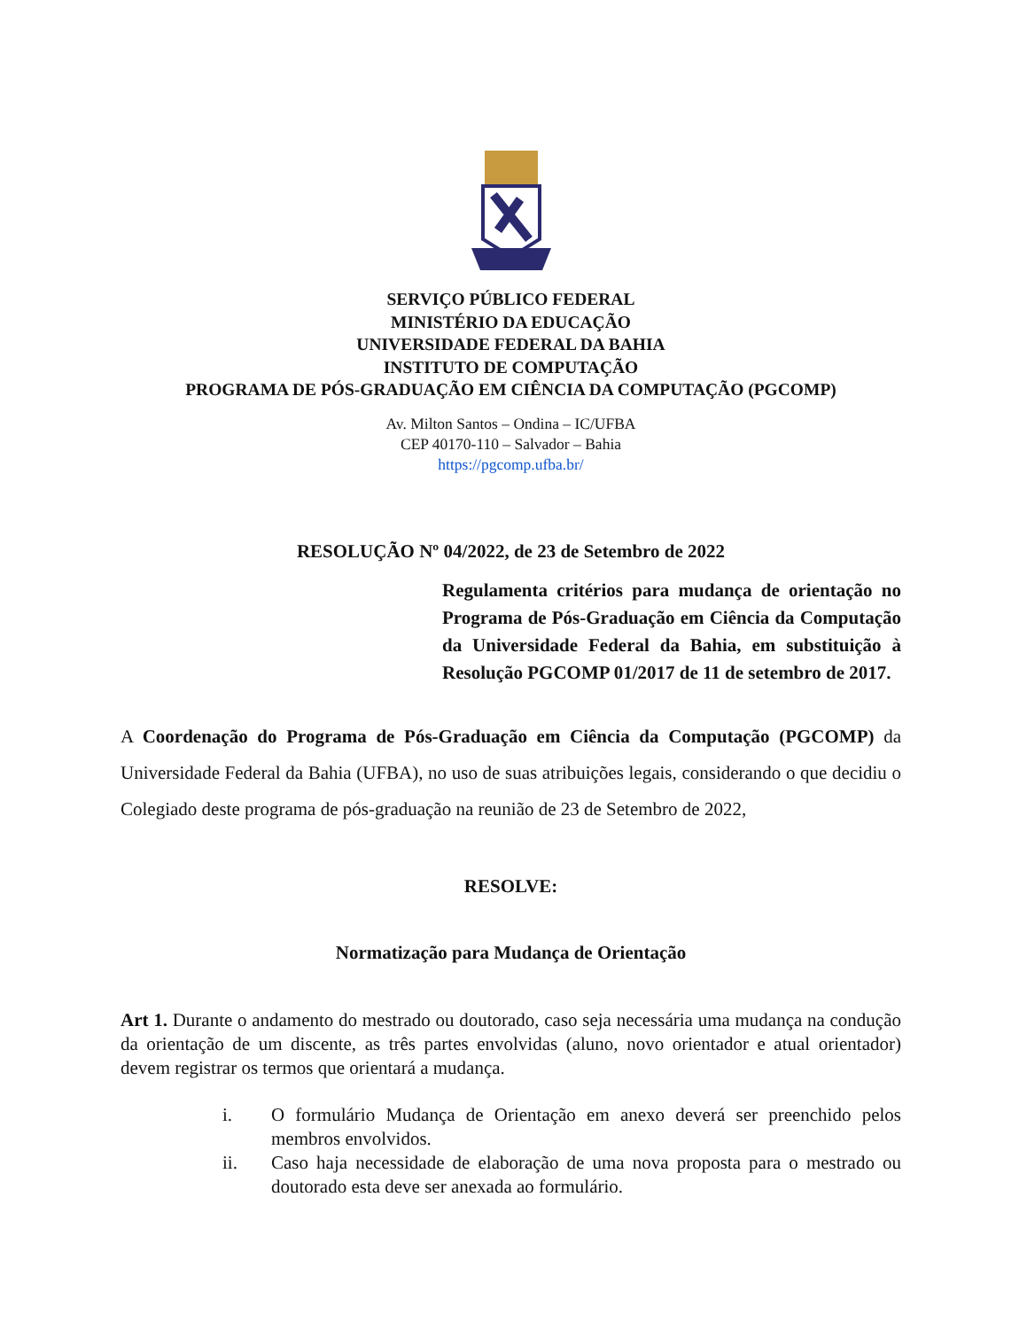SERVIÇO PÚBLICO FEDERAL
MINISTÉRIO DA EDUCAÇÃO
UNIVERSIDADE FEDERAL DA BAHIA
INSTITUTO DE COMPUTAÇÃO
PROGRAMA DE PÓS-GRADUAÇÃO EM CIÊNCIA DA COMPUTAÇÃO (PGCOMP)
Av. Milton Santos – Ondina – IC/UFBA
CEP 40170-110 – Salvador – Bahia
https://pgcomp.ufba.br/
RESOLUÇÃO Nº 04/2022, de 23 de Setembro de 2022
Regulamenta critérios para mudança de orientação no Programa de Pós-Graduação em Ciência da Computação da Universidade Federal da Bahia, em substituição à Resolução PGCOMP 01/2017 de 11 de setembro de 2017.
A Coordenação do Programa de Pós-Graduação em Ciência da Computação (PGCOMP) da Universidade Federal da Bahia (UFBA), no uso de suas atribuições legais, considerando o que decidiu o Colegiado deste programa de pós-graduação na reunião de 23 de Setembro de 2022,
RESOLVE:
Normatização para Mudança de Orientação
Art 1. Durante o andamento do mestrado ou doutorado, caso seja necessária uma mudança na condução da orientação de um discente, as três partes envolvidas (aluno, novo orientador e atual orientador) devem registrar os termos que orientará a mudança.
i. O formulário Mudança de Orientação em anexo deverá ser preenchido pelos membros envolvidos.
ii. Caso haja necessidade de elaboração de uma nova proposta para o mestrado ou doutorado esta deve ser anexada ao formulário.